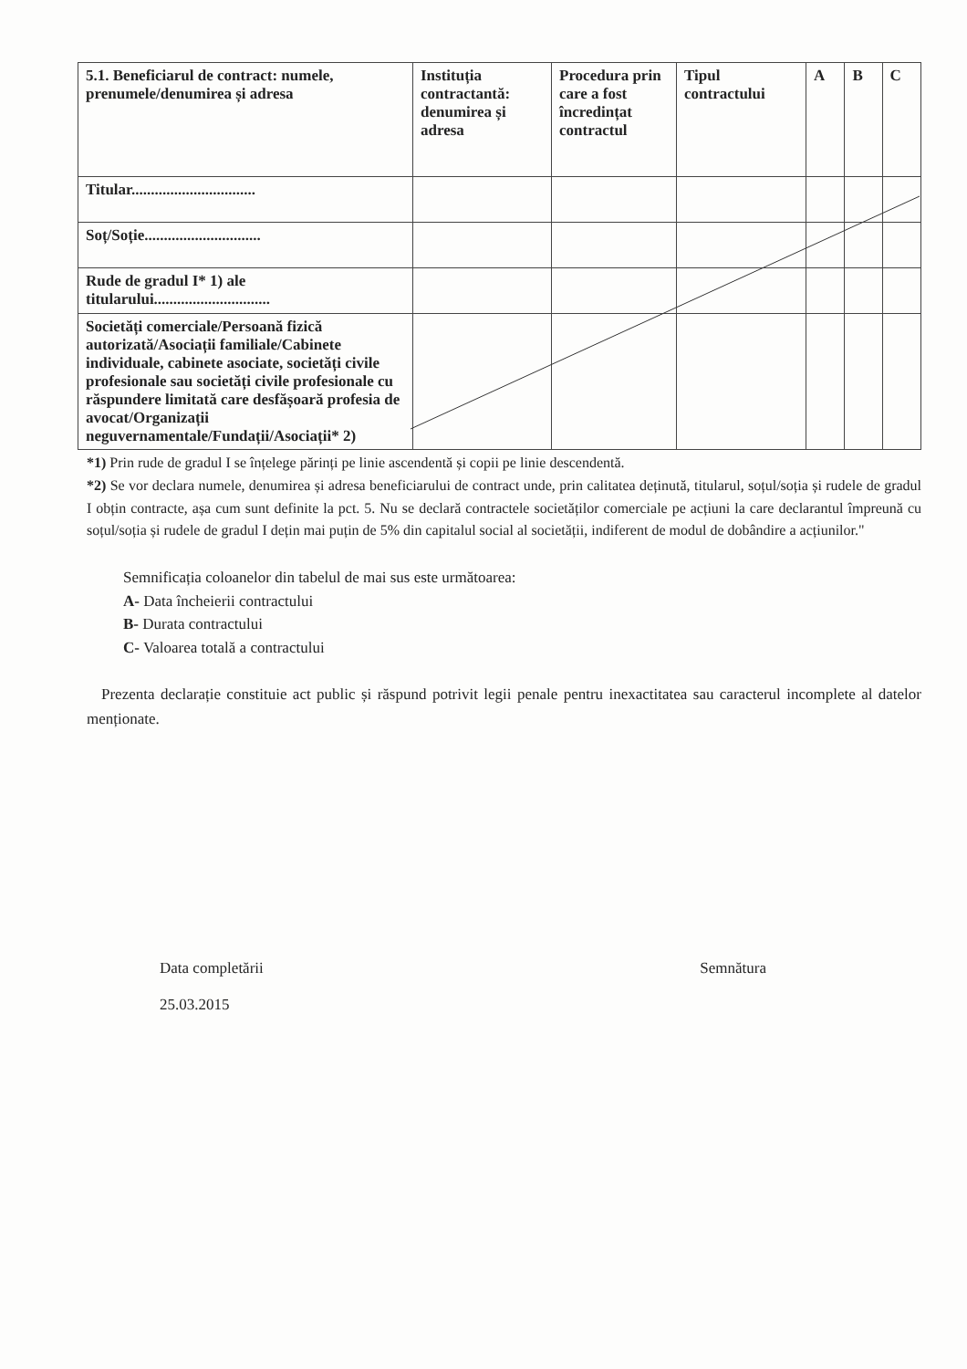| 5.1. Beneficiarul de contract: numele, prenumele/denumirea și adresa | Instituția contractantă: denumirea și adresa | Procedura prin care a fost încredințat contractul | Tipul contractului | A | B | C |
| --- | --- | --- | --- | --- | --- | --- |
| Titular................................ | | | | | | |
| Soț/Soție.............................. | | | | | | |
| Rude de gradul I* 1) ale titularului.............................. | | | | | | |
| Societăți comerciale/Persoană fizică autorizată/Asociații familiale/Cabinete individuale, cabinete asociate, societăți civile profesionale sau societăți civile profesionale cu răspundere limitată care desfășoară profesia de avocat/Organizații neguvernamentale/Fundații/Asociații* 2) | | | | | | |
*1) Prin rude de gradul I se înțelege părinți pe linie ascendentă și copii pe linie descendentă.
*2) Se vor declara numele, denumirea și adresa beneficiarului de contract unde, prin calitatea deținută, titularul, soțul/soția și rudele de gradul I obțin contracte, așa cum sunt definite la pct. 5. Nu se declară contractele societăților comerciale pe acțiuni la care declarantul împreună cu soțul/soția și rudele de gradul I dețin mai puțin de 5% din capitalul social al societății, indiferent de modul de dobândire a acțiunilor."
Semnificația coloanelor din tabelul de mai sus este următoarea:
A- Data încheierii contractului
B- Durata contractului
C- Valoarea totală a contractului
Prezenta declarație constituie act public și răspund potrivit legii penale pentru inexactitatea sau caracterul incomplete al datelor menționate.
Data completării
25.03.2015
Semnătura